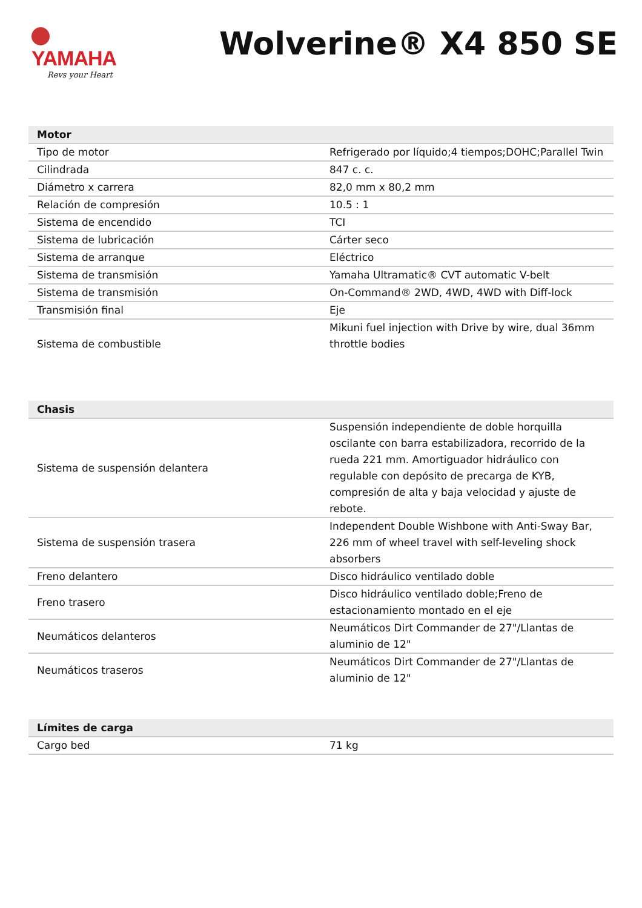YAMAHA
Revs your Heart
Wolverine® X4 850 SE
| Motor | |
| --- | --- |
| Tipo de motor | Refrigerado por líquido;4 tiempos;DOHC;Parallel Twin |
| Cilindrada | 847 c. c. |
| Diámetro x carrera | 82,0 mm x 80,2 mm |
| Relación de compresión | 10.5 : 1 |
| Sistema de encendido | TCI |
| Sistema de lubricación | Cárter seco |
| Sistema de arranque | Eléctrico |
| Sistema de transmisión | Yamaha Ultramatic® CVT automatic V-belt |
| Sistema de transmisión | On-Command® 2WD, 4WD, 4WD with Diff-lock |
| Transmisión final | Eje |
| Sistema de combustible | Mikuni fuel injection with Drive by wire, dual 36mm throttle bodies |
| Chasis | |
| --- | --- |
| Sistema de suspensión delantera | Suspensión independiente de doble horquilla oscilante con barra estabilizadora, recorrido de la rueda 221 mm. Amortiguador hidráulico con regulable con depósito de precarga de KYB, compresión de alta y baja velocidad y ajuste de rebote. |
| Sistema de suspensión trasera | Independent Double Wishbone with Anti-Sway Bar, 226 mm of wheel travel with self-leveling shock absorbers |
| Freno delantero | Disco hidráulico ventilado doble |
| Freno trasero | Disco hidráulico ventilado doble;Freno de estacionamiento montado en el eje |
| Neumáticos delanteros | Neumáticos Dirt Commander de 27"/Llantas de aluminio de 12" |
| Neumáticos traseros | Neumáticos Dirt Commander de 27"/Llantas de aluminio de 12" |
| Límites de carga | |
| --- | --- |
| Cargo bed | 71 kg |